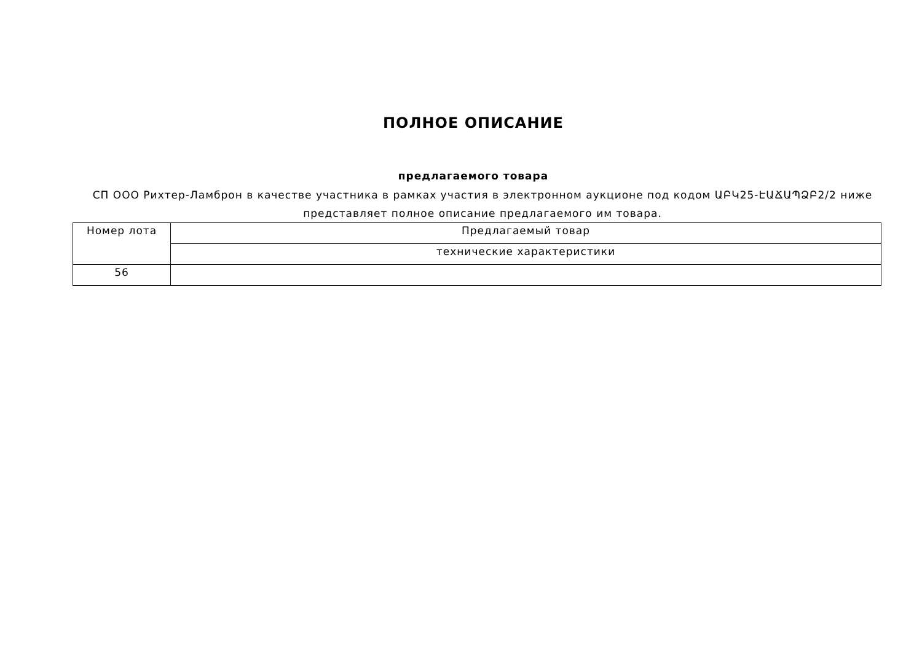ПОЛНОЕ ОПИСАНИЕ
предлагаемого товара
СП ООО Рихтер-Ламброн в качестве участника в рамках участия в электронном аукционе под кодом ԱԲԿ25-ԷԱՃԱՊՁԲ2/2 ниже представляет полное описание предлагаемого им товара.
| Номер лота | Предлагаемый товар |
| --- | --- |
| | технические характеристики |
| 56 | |